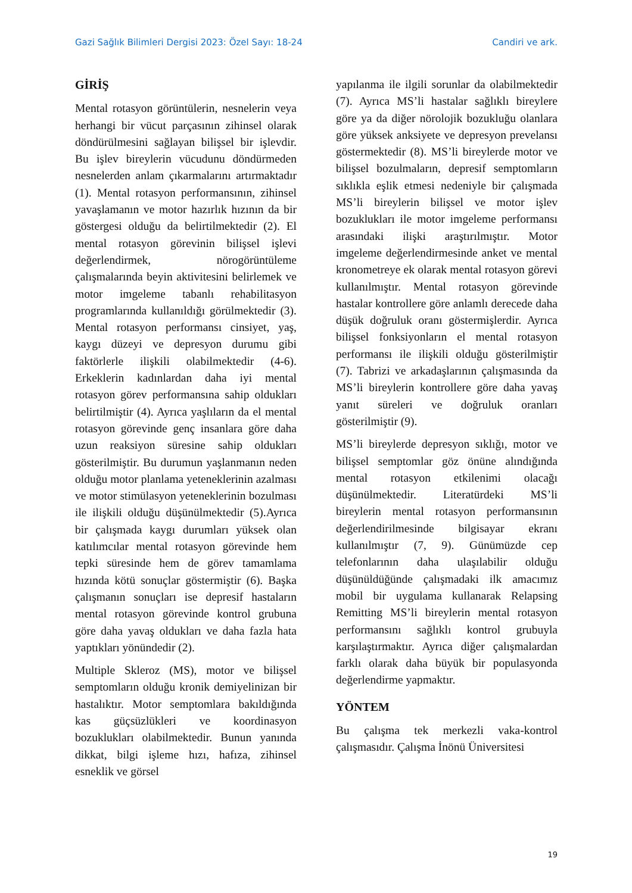Gazi Sağlık Bilimleri Dergisi 2023: Özel Sayı: 18-24 Candiri ve ark.
GİRİŞ
Mental rotasyon görüntülerin, nesnelerin veya herhangi bir vücut parçasının zihinsel olarak döndürülmesini sağlayan bilişsel bir işlevdir. Bu işlev bireylerin vücudunu döndürmeden nesnelerden anlam çıkarmalarını artırmaktadır (1). Mental rotasyon performansının, zihinsel yavaşlamanın ve motor hazırlık hızının da bir göstergesi olduğu da belirtilmektedir (2). El mental rotasyon görevinin bilişsel işlevi değerlendirmek, nörogörüntüleme çalışmalarında beyin aktivitesini belirlemek ve motor imgeleme tabanlı rehabilitasyon programlarında kullanıldığı görülmektedir (3). Mental rotasyon performansı cinsiyet, yaş, kaygı düzeyi ve depresyon durumu gibi faktörlerle ilişkili olabilmektedir (4-6). Erkeklerin kadınlardan daha iyi mental rotasyon görev performansına sahip oldukları belirtilmiştir (4). Ayrıca yaşlıların da el mental rotasyon görevinde genç insanlara göre daha uzun reaksiyon süresine sahip oldukları gösterilmiştir. Bu durumun yaşlanmanın neden olduğu motor planlama yeteneklerinin azalması ve motor stimülasyon yeteneklerinin bozulması ile ilişkili olduğu düşünülmektedir (5).Ayrıca bir çalışmada kaygı durumları yüksek olan katılımcılar mental rotasyon görevinde hem tepki süresinde hem de görev tamamlama hızında kötü sonuçlar göstermiştir (6). Başka çalışmanın sonuçları ise depresif hastaların mental rotasyon görevinde kontrol grubuna göre daha yavaş oldukları ve daha fazla hata yaptıkları yönündedir (2).
Multiple Skleroz (MS), motor ve bilişsel semptomların olduğu kronik demiyelinizan bir hastalıktır. Motor semptomlara bakıldığında kas güçsüzlükleri ve koordinasyon bozuklukları olabilmektedir. Bunun yanında dikkat, bilgi işleme hızı, hafıza, zihinsel esneklik ve görsel
yapılanma ile ilgili sorunlar da olabilmektedir (7). Ayrıca MS’li hastalar sağlıklı bireylere göre ya da diğer nörolojik bozukluğu olanlara göre yüksek anksiyete ve depresyon prevelansı göstermektedir (8). MS’li bireylerde motor ve bilişsel bozulmaların, depresif semptomların sıklıkla eşlik etmesi nedeniyle bir çalışmada MS’li bireylerin bilişsel ve motor işlev bozuklukları ile motor imgeleme performansı arasındaki ilişki araştırılmıştır. Motor imgeleme değerlendirmesinde anket ve mental kronometreye ek olarak mental rotasyon görevi kullanılmıştır. Mental rotasyon görevinde hastalar kontrollere göre anlamlı derecede daha düşük doğruluk oranı göstermişlerdir. Ayrıca bilişsel fonksiyonların el mental rotasyon performansı ile ilişkili olduğu gösterilmiştir (7). Tabrizi ve arkadaşlarının çalışmasında da MS’li bireylerin kontrollere göre daha yavaş yanıt süreleri ve doğruluk oranları gösterilmiştir (9).
MS’li bireylerde depresyon sıklığı, motor ve bilişsel semptomlar göz önüne alındığında mental rotasyon etkilenimi olacağı düşünülmektedir. Literatürdeki MS’li bireylerin mental rotasyon performansının değerlendirilmesinde bilgisayar ekranı kullanılmıştır (7, 9). Günümüzde cep telefonlarının daha ulaşılabilir olduğu düşünüldüğünde çalışmadaki ilk amacımız mobil bir uygulama kullanarak Relapsing Remitting MS’li bireylerin mental rotasyon performansını sağlıklı kontrol grubuyla karşılaştırmaktır. Ayrıca diğer çalışmalardan farklı olarak daha büyük bir populasyonda değerlendirme yapmaktır.
YÖNTEM
Bu çalışma tek merkezli vaka-kontrol çalışmasıdır. Çalışma İnönü Üniversitesi
19